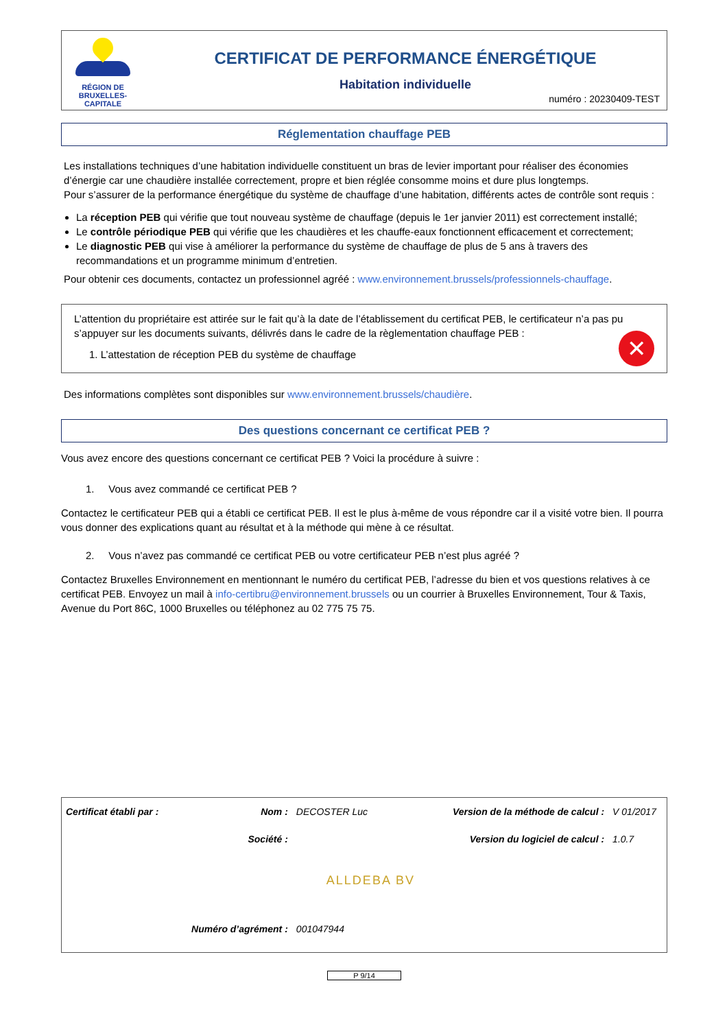RÉGION DE
BRUXELLES-
CAPITALE
CERTIFICAT DE PERFORMANCE ÉNERGÉTIQUE
Habitation individuelle
numéro : 20230409-TEST
Réglementation chauffage PEB
Les installations techniques d’une habitation individuelle constituent un bras de levier important pour réaliser des économies d’énergie car une chaudière installée correctement, propre et bien réglée consomme moins et dure plus longtemps.
Pour s’assurer de la performance énergétique du système de chauffage d’une habitation, différents actes de contrôle sont requis :
La réception PEB qui vérifie que tout nouveau système de chauffage (depuis le 1er janvier 2011) est correctement installé;
Le contrôle périodique PEB qui vérifie que les chaudières et les chauffe-eaux fonctionnent efficacement et correctement;
Le diagnostic PEB qui vise à améliorer la performance du système de chauffage de plus de 5 ans à travers des recommandations et un programme minimum d’entretien.
Pour obtenir ces documents, contactez un professionnel agréé : www.environnement.brussels/professionnels-chauffage.
L’attention du propriétaire est attirée sur le fait qu’à la date de l’établissement du certificat PEB, le certificateur n’a pas pu s’appuyer sur les documents suivants, délivrés dans le cadre de la règlementation chauffage PEB :
1. L’attestation de réception PEB du système de chauffage
✕
Des informations complètes sont disponibles sur www.environnement.brussels/chaudière.
Des questions concernant ce certificat PEB ?
Vous avez encore des questions concernant ce certificat PEB ? Voici la procédure à suivre :
1. Vous avez commandé ce certificat PEB ?
Contactez le certificateur PEB qui a établi ce certificat PEB. Il est le plus à-même de vous répondre car il a visité votre bien. Il pourra vous donner des explications quant au résultat et à la méthode qui mène à ce résultat.
2. Vous n’avez pas commandé ce certificat PEB ou votre certificateur PEB n’est plus agréé ?
Contactez Bruxelles Environnement en mentionnant le numéro du certificat PEB, l’adresse du bien et vos questions relatives à ce certificat PEB. Envoyez un mail à info-certibru@environnement.brussels ou un courrier à Bruxelles Environnement, Tour & Taxis, Avenue du Port 86C, 1000 Bruxelles ou téléphonez au 02 775 75 75.
| Certificat établi par : | Nom : | DECOSTER Luc | Version de la méthode de calcul : | V 01/2017 |
| | Société : | | Version du logiciel de calcul : | 1.0.7 |
| | | ALLDEBA BV | | |
| | Numéro d’agrément : | 001047944 | | |
P 9/14